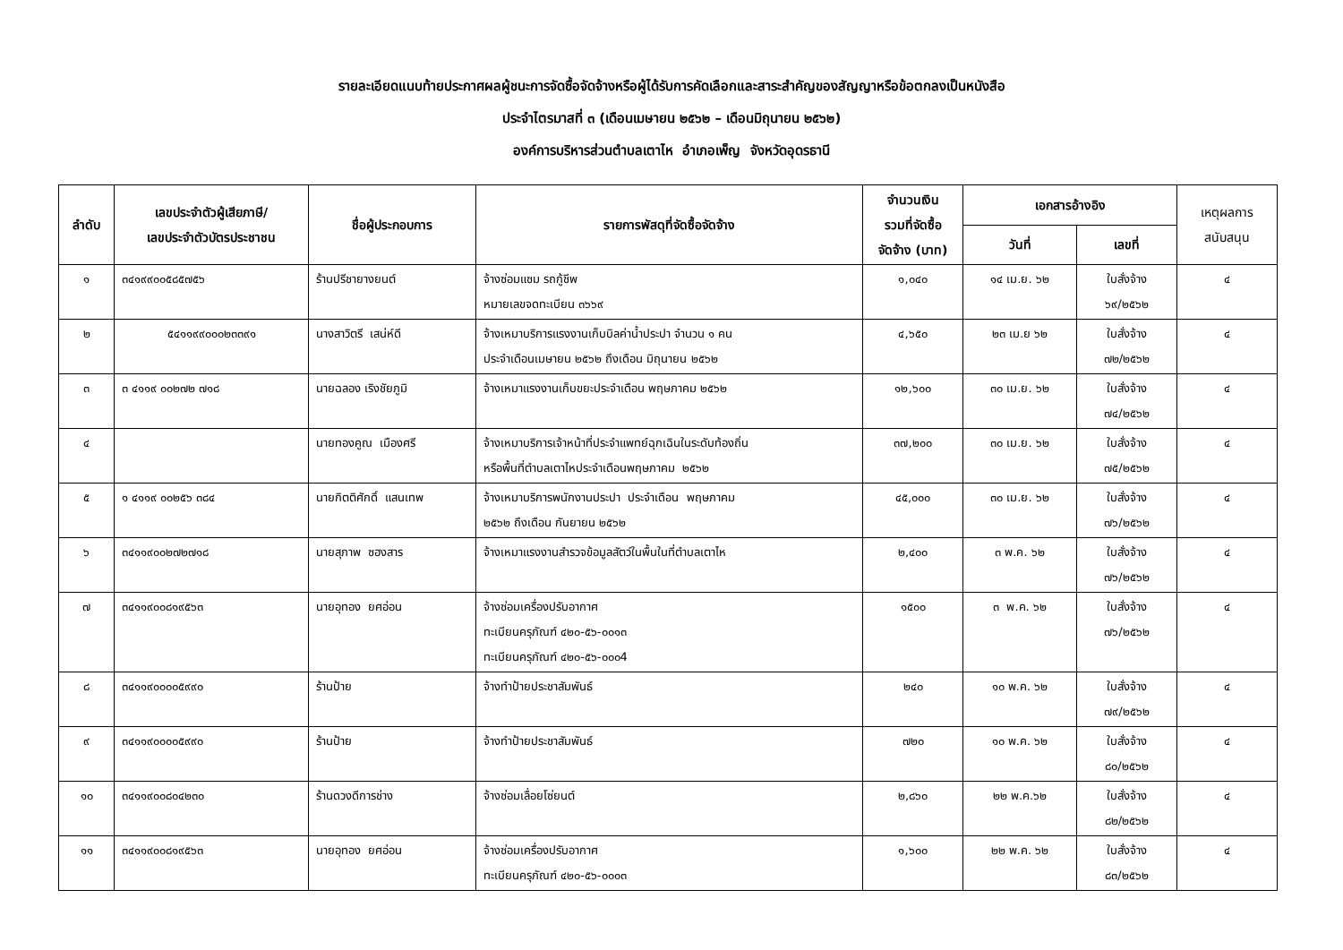รายละเอียดแนบท้ายประกาศผลผู้ชนะการจัดซื้อจัดจ้างหรือผู้ได้รับการคัดเลือกและสาระสำคัญของสัญญาหรือข้อตกลงเป็นหนังสือ
ประจำไตรมาสที่ ๓ (เดือนเมษายน ๒๕๖๒ – เดือนมิถุนายน ๒๕๖๒)
องค์การบริหารส่วนตำบลเตาไห อำเภอเพ็ญ จังหวัดอุดรธานี
| ลำดับ | เลขประจำตัวผู้เสียภาษี/ เลขประจำตัวบัตรประชาชน | ชื่อผู้ประกอบการ | รายการพัสดุที่จัดซื้อจัดจ้าง | จำนวนเงิน รวมที่จัดซื้อ จัดจ้าง (บาท) | เอกสารอ้างอิง | | เหตุผลการ สนับสนุน |
| --- | --- | --- | --- | --- | --- | --- | --- |
| | | | | | วันที่ | เลขที่ | |
| ๑ | ๓๔๑๙๙๐๐๕๘๕๗๕๖ | ร้านปรีชายางยนต์ | จ้างซ่อมแซม รถกู้ชีพ หมายเลขจดทะเบียน ๓๖๖๙ | ๑,๐๔๐ | ๑๔ เม.ย. ๖๒ | ใบสั่งจ้าง ๖๙/๒๕๖๒ | ๔ |
| ๒ | ๕๔๑๑๙๙๐๐๐๒๓๓๙๑ | นางสาวิตรี เสน่ห์ดี | จ้างเหมาบริการแรงงานเก็บบิลค่าน้ำประปา จำนวน ๑ คน ประจำเดือนเมษายน ๒๕๖๒ ถึงเดือน มิถุนายน ๒๕๖๒ | ๔,๖๕๐ | ๒๓ เม.ย ๖๒ | ใบสั่งจ้าง ๗๒/๒๕๖๒ | ๔ |
| ๓ | ๓ ๔๑๑๙ ๐๐๒๗๒ ๗๑๘ | นายฉลอง เริงชัยภูมิ | จ้างเหมาแรงงานเก็บขยะประจำเดือน พฤษภาคม ๒๕๖๒ | ๑๒,๖๐๐ | ๓๐ เม.ย. ๖๒ | ใบสั่งจ้าง ๗๔/๒๕๖๒ | ๔ |
| ๔ | | นายทองคูณ เมืองศรี | จ้างเหมาบริการเจ้าหน้าที่ประจำแพทย์ฉุกเฉินในระดับท้องถิ่น หรือพื้นที่ตำบลเตาไหประจำเดือนพฤษภาคม ๒๕๖๒ | ๓๗,๒๐๐ | ๓๐ เม.ย. ๖๒ | ใบสั่งจ้าง ๗๕/๒๕๖๒ | ๔ |
| ๕ | ๑ ๔๑๑๙ ๐๐๒๕๖ ๓๘๔ | นายกิตติศักดิ์ แสนเทพ | จ้างเหมาบริการพนักงานประปา ประจำเดือน พฤษภาคม ๒๕๖๒ ถึงเดือน กันยายน ๒๕๖๒ | ๔๕,๐๐๐ | ๓๐ เม.ย. ๖๒ | ใบสั่งจ้าง ๗๖/๒๕๖๒ | ๔ |
| ๖ | ๓๔๑๑๙๐๐๒๗๒๗๑๘ | นายสุภาพ ซฮงสาร | จ้างเหมาแรงงานสำรวจข้อมูลสัตว์ในพื้นในที่ตำบลเตาไห | ๒,๔๐๐ | ๓ พ.ค. ๖๒ | ใบสั่งจ้าง ๗๖/๒๕๖๒ | ๔ |
| ๗ | ๓๔๑๑๙๐๐๘๑๙๕๖๓ | นายอุทอง ยศอ่อน | จ้างซ่อมเครื่องปรับอากาศ ทะเบียนครุภัณฑ์ ๔๒๐-๕๖-๐๐๑๓ ทะเบียนครุภัณฑ์ ๔๒๐-๕๖-๐๐๐4 | ๑๕๐๐ | ๓ พ.ค. ๖๒ | ใบสั่งจ้าง ๗๖/๒๕๖๒ | ๔ |
| ๘ | ๓๔๑๑๙๐๐๐๐๕๙๙๐ | ร้านป้าย | จ้างทำป้ายประชาสัมพันธ์ | ๒๔๐ | ๑๐ พ.ค. ๖๒ | ใบสั่งจ้าง ๗๙/๒๕๖๒ | ๔ |
| ๙ | ๓๔๑๑๙๐๐๐๐๕๙๙๐ | ร้านป้าย | จ้างทำป้ายประชาสัมพันธ์ | ๗๒๐ | ๑๐ พ.ค. ๖๒ | ใบสั่งจ้าง ๘๐/๒๕๖๒ | ๔ |
| ๑๐ | ๓๔๑๑๙๐๐๘๐๔๒๓๐ | ร้านดวงดีการช่าง | จ้างซ่อมเลื่อยโซ่ยนต์ | ๒,๘๖๐ | ๒๒ พ.ค.๖๒ | ใบสั่งจ้าง ๘๒/๒๕๖๒ | ๔ |
| ๑๑ | ๓๔๑๑๙๐๐๘๑๙๕๖๓ | นายอุทอง ยศอ่อน | จ้างซ่อมเครื่องปรับอากาศ ทะเบียนครุภัณฑ์ ๔๒๐-๕๖-๐๐๐๓ | ๑,๖๐๐ | ๒๒ พ.ค. ๖๒ | ใบสั่งจ้าง ๘๓/๒๕๖๒ | ๔ |